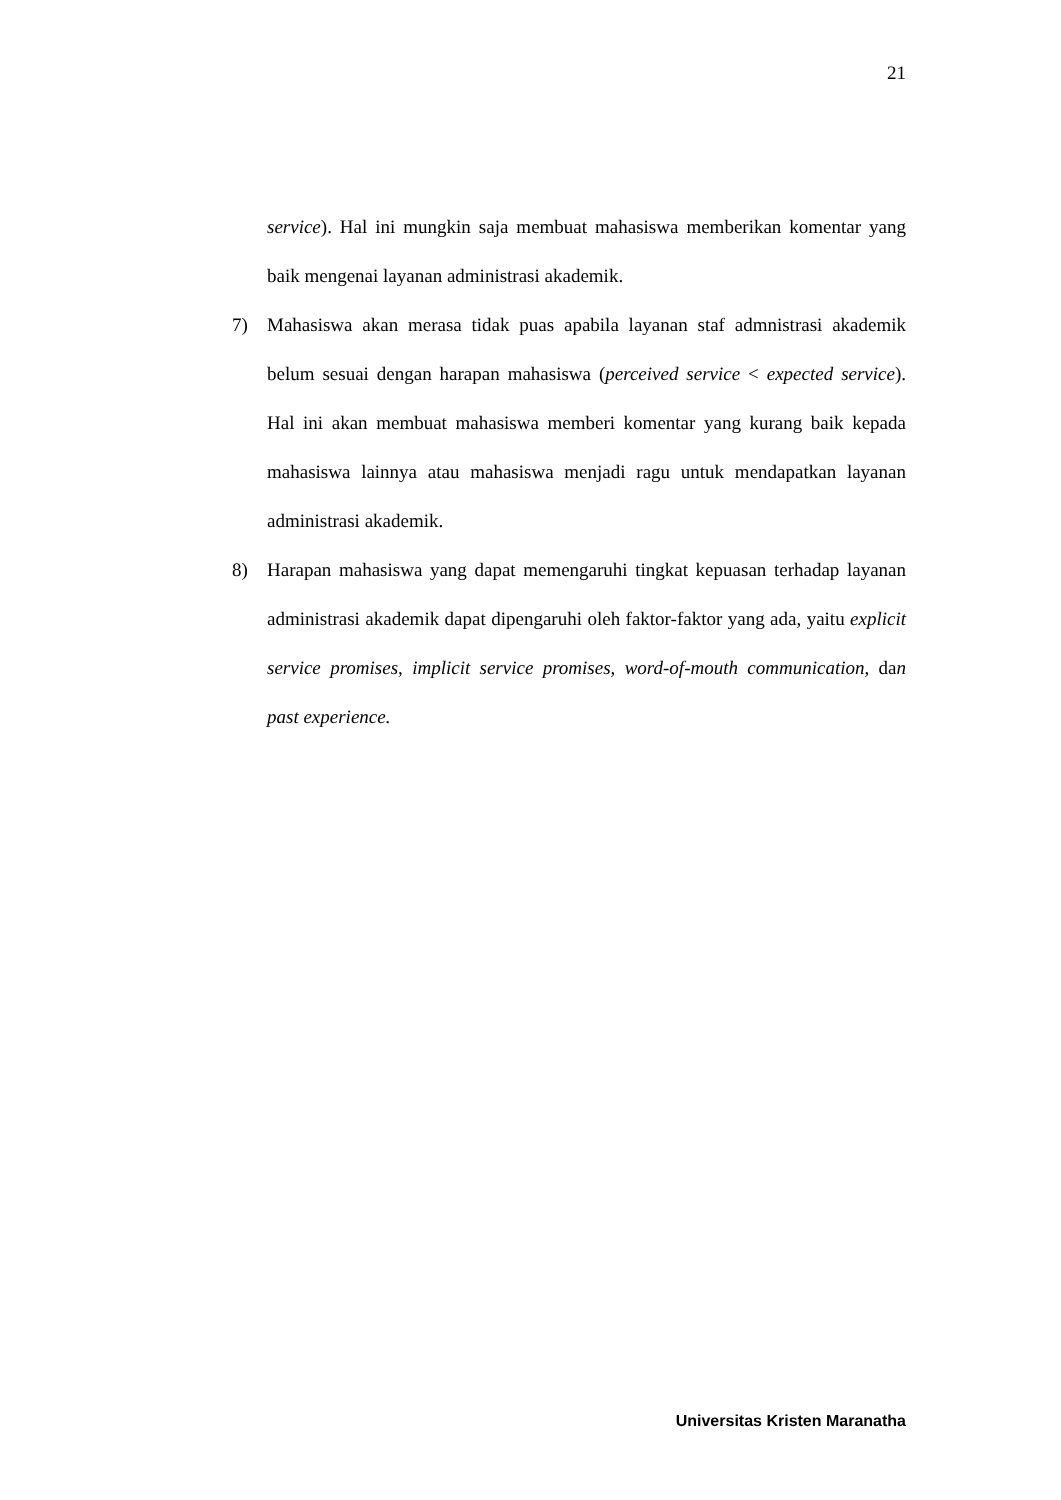21
service). Hal ini mungkin saja membuat mahasiswa memberikan komentar yang baik mengenai layanan administrasi akademik.
7) Mahasiswa akan merasa tidak puas apabila layanan staf admnistrasi akademik belum sesuai dengan harapan mahasiswa (perceived service < expected service). Hal ini akan membuat mahasiswa memberi komentar yang kurang baik kepada mahasiswa lainnya atau mahasiswa menjadi ragu untuk mendapatkan layanan administrasi akademik.
8) Harapan mahasiswa yang dapat memengaruhi tingkat kepuasan terhadap layanan administrasi akademik dapat dipengaruhi oleh faktor-faktor yang ada, yaitu explicit service promises, implicit service promises, word-of-mouth communication, dan past experience.
Universitas Kristen Maranatha